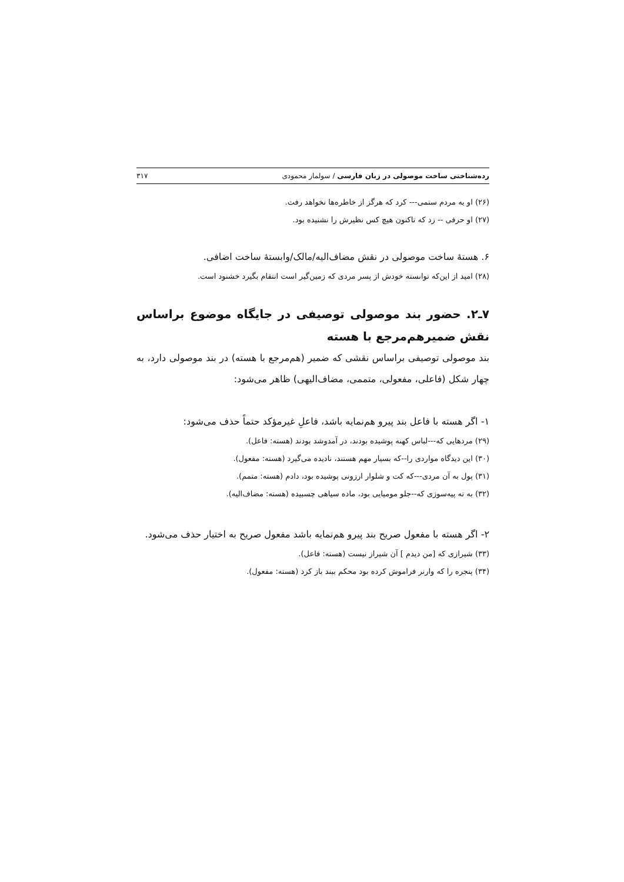رده‌شناختی ساخت موصولی در زبان فارسی / سولماز محمودی ۳۱۷
(۲۶) او به مردم ستمی--- کرد که هرگز از خاطره‌ها نخواهد رفت.
(۲۷) او حرفی -- زد که تاکنون هیچ کس نظیرش را نشنیده بود.
۶. هستهٔ ساخت موصولی در نقش مضاف‌الیه/مالک/وابستهٔ ساخت اضافی.
(۲۸) امید از این‌که توانسته خودش از پسر مردی که زمین‌گیر است انتقام بگیرد خشنود است.
۷ـ۲. حضور بند موصولی توصیفی در جایگاه موضوع براساس نقش ضمیرهم‌مرجع با هسته
بند موصولی توصیفی براساس نقشی که ضمیر (هم‌مرجع با هسته) در بند موصولی دارد، به چهار شکل (فاعلی، مفعولی، متممی، مضاف‌الیهی) ظاهر می‌شود:
۱- اگر هسته با فاعل بند پیرو هم‌نمایه باشد، فاعلِ غیرمؤکد حتماً حذف می‌شود:
(۲۹) مردهایی که---لباس کهنه پوشیده بودند، در آمدوشد بودند (هسته: فاعل).
(۳۰) این دیدگاه مواردی را--که بسیار مهم هستند، نادیده می‌گیرد (هسته: مفعول).
(۳۱) پول به آن مردی---که کت و شلوار ارزونی پوشیده بود، دادم (هسته: متمم).
(۳۲) به ته پیه‌سوزی که--جلو مومیایی بود، ماده سیاهی چسبیده (هسته: مضاف‌الیه).
۲- اگر هسته با مفعول صریح بند پیرو هم‌نمایه باشد مفعول صریح به اختیار حذف می‌شود.
(۳۳) شیرازی که [من دیدم ] آن شیراز نیست (هسته: فاعل).
(۳۴) پنجره را که وارنر فراموش کرده بود محکم ببند باز کرد (هسته: مفعول).